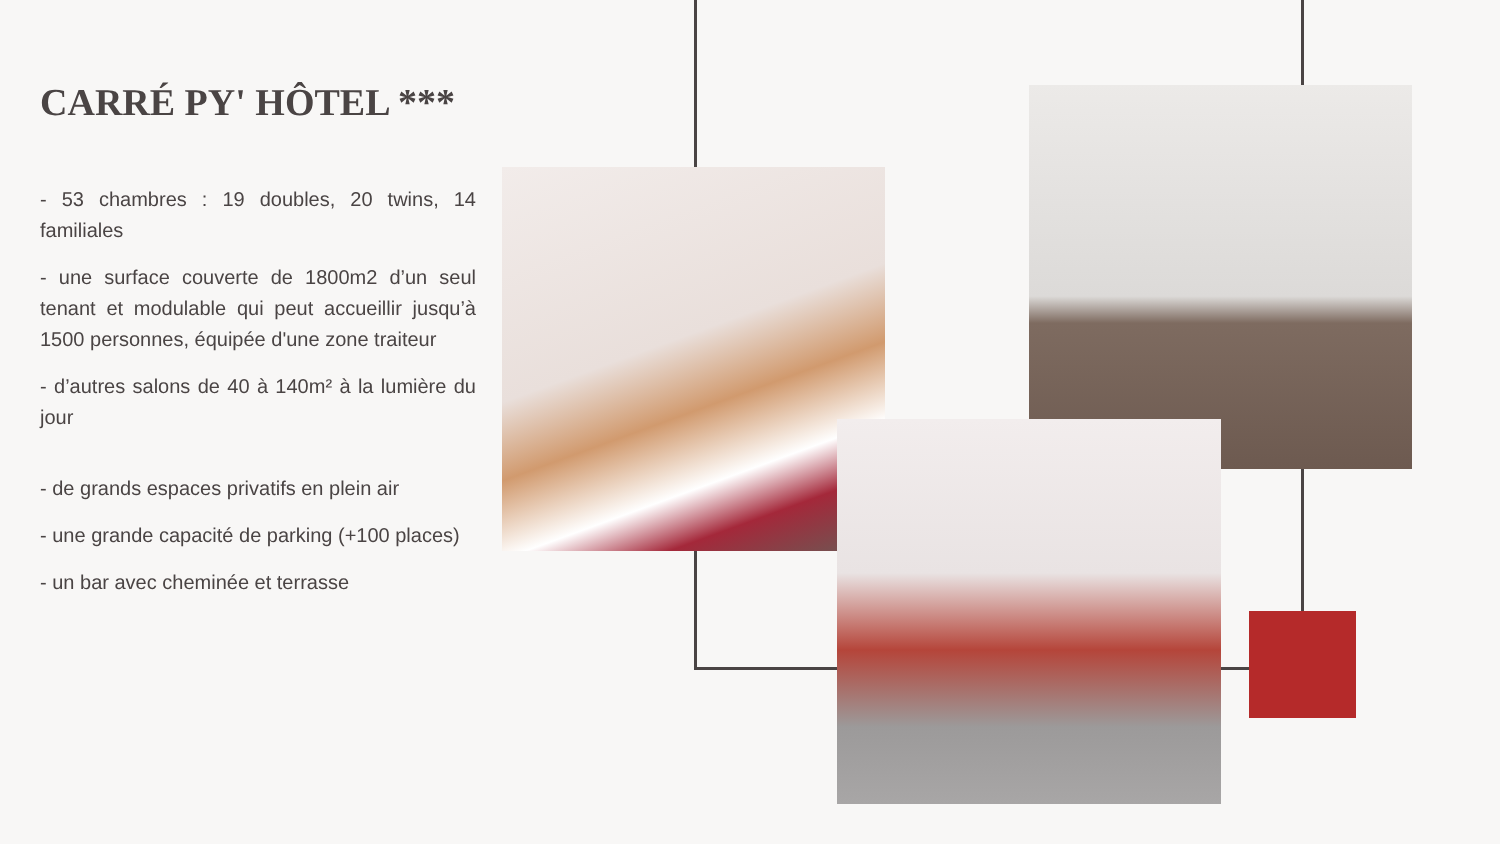CARRÉ PY' HÔTEL ***
- 53 chambres : 19 doubles, 20 twins, 14 familiales
- une surface couverte de 1800m2 d’un seul tenant et modulable qui peut accueillir jusqu’à 1500 personnes, équipée d'une zone traiteur
- d’autres salons de 40 à 140m² à la lumière du jour
- de grands espaces privatifs en plein air
- une grande capacité de parking (+100 places)
- un bar avec cheminée et terrasse